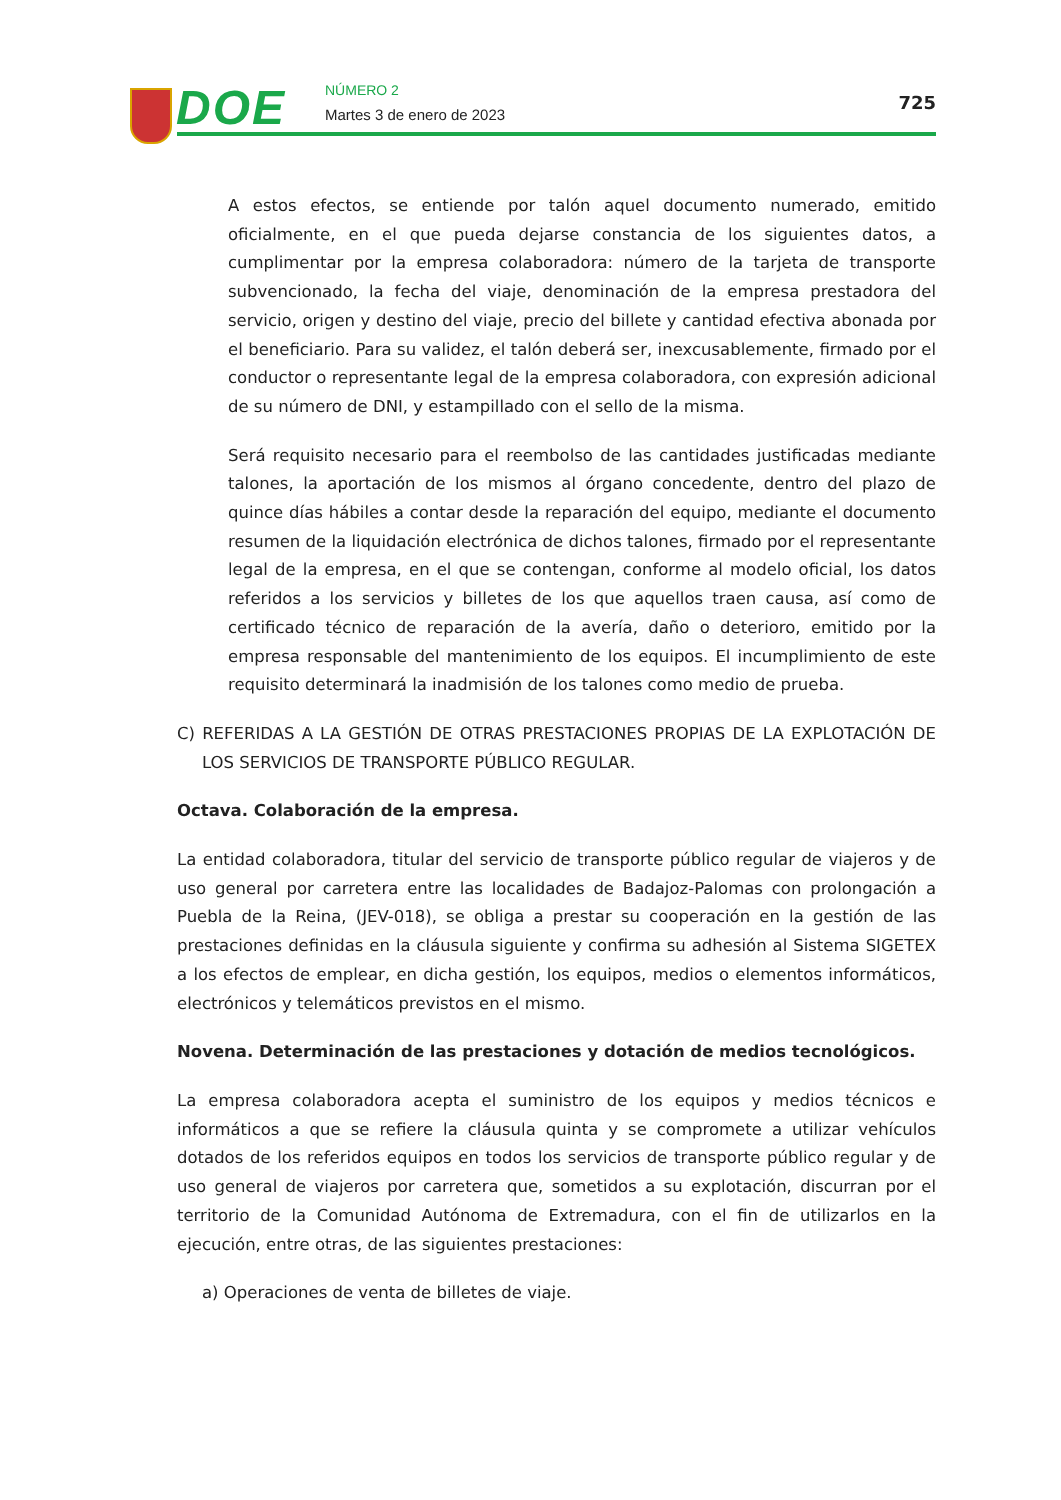DOE NÚMERO 2
Martes 3 de enero de 2023
725
A estos efectos, se entiende por talón aquel documento numerado, emitido oficialmente, en el que pueda dejarse constancia de los siguientes datos, a cumplimentar por la empresa colaboradora: número de la tarjeta de transporte subvencionado, la fecha del viaje, denominación de la empresa prestadora del servicio, origen y destino del viaje, precio del billete y cantidad efectiva abonada por el beneficiario. Para su validez, el talón deberá ser, inexcusablemente, firmado por el conductor o representante legal de la empresa colaboradora, con expresión adicional de su número de DNI, y estampillado con el sello de la misma.
Será requisito necesario para el reembolso de las cantidades justificadas mediante talones, la aportación de los mismos al órgano concedente, dentro del plazo de quince días hábiles a contar desde la reparación del equipo, mediante el documento resumen de la liquidación electrónica de dichos talones, firmado por el representante legal de la empresa, en el que se contengan, conforme al modelo oficial, los datos referidos a los servicios y billetes de los que aquellos traen causa, así como de certificado técnico de reparación de la avería, daño o deterioro, emitido por la empresa responsable del mantenimiento de los equipos. El incumplimiento de este requisito determinará la inadmisión de los talones como medio de prueba.
C) REFERIDAS A LA GESTIÓN DE OTRAS PRESTACIONES PROPIAS DE LA EXPLOTACIÓN DE LOS SERVICIOS DE TRANSPORTE PÚBLICO REGULAR.
Octava. Colaboración de la empresa.
La entidad colaboradora, titular del servicio de transporte público regular de viajeros y de uso general por carretera entre las localidades de Badajoz-Palomas con prolongación a Puebla de la Reina, (JEV-018), se obliga a prestar su cooperación en la gestión de las prestaciones definidas en la cláusula siguiente y confirma su adhesión al Sistema SIGETEX a los efectos de emplear, en dicha gestión, los equipos, medios o elementos informáticos, electrónicos y telemáticos previstos en el mismo.
Novena. Determinación de las prestaciones y dotación de medios tecnológicos.
La empresa colaboradora acepta el suministro de los equipos y medios técnicos e informáticos a que se refiere la cláusula quinta y se compromete a utilizar vehículos dotados de los referidos equipos en todos los servicios de transporte público regular y de uso general de viajeros por carretera que, sometidos a su explotación, discurran por el territorio de la Comunidad Autónoma de Extremadura, con el fin de utilizarlos en la ejecución, entre otras, de las siguientes prestaciones:
a) Operaciones de venta de billetes de viaje.